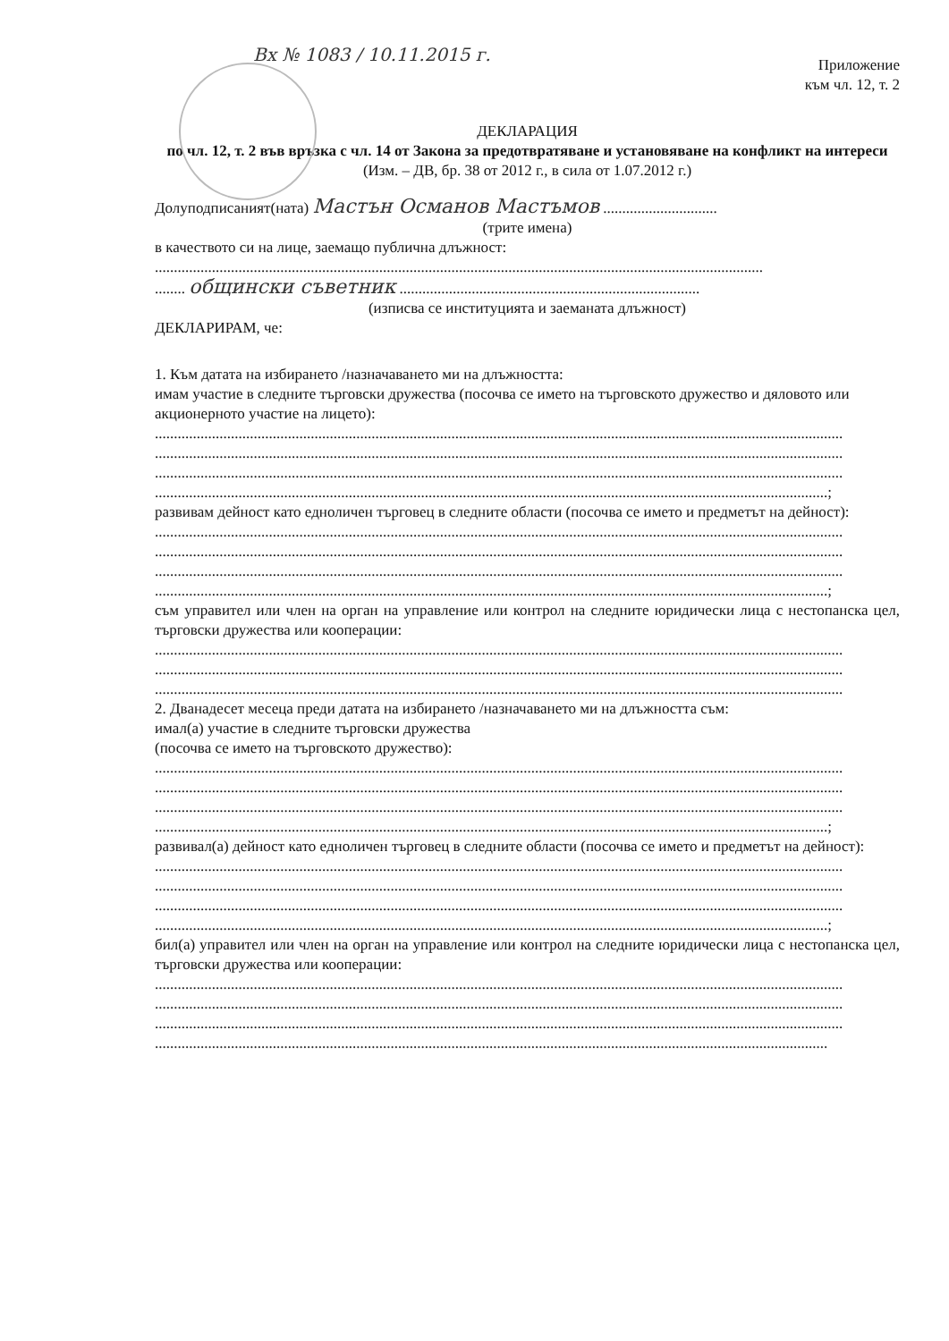Вх № 1083 / 10.11.2015 г.
Приложение
към чл. 12, т. 2
ДЕКЛАРАЦИЯ
по чл. 12, т. 2 във връзка с чл. 14 от Закона за предотвратяване и установяване на конфликт на интереси
(Изм. – ДВ, бр. 38 от 2012 г., в сила от 1.07.2012 г.)
Долуподписаният(ната) Мастън Османов Мастъмов ..............................
(трите имена)
в качеството си на лице, заемащо публична длъжност:
................................................................................................................................................................
........ общински съветник ...............................................................................
(изписва се институцията и заеманата длъжност)
ДЕКЛАРИРАМ, че:
1. Към датата на избирането /назначаването ми на длъжността:
имам участие в следните търговски дружества (посочва се името на търговското дружество и дяловото или акционерното участие на лицето):
.....................................................................................................................................................................................
.....................................................................................................................................................................................
.....................................................................................................................................................................................
.................................................................................................................................................................................;
развивам дейност като едноличен търговец в следните области (посочва се името и предметът на дейност):
.....................................................................................................................................................................................
.....................................................................................................................................................................................
.....................................................................................................................................................................................
.................................................................................................................................................................................;
съм управител или член на орган на управление или контрол на следните юридически лица с нестопанска цел, търговски дружества или кооперации:
.....................................................................................................................................................................................
.....................................................................................................................................................................................
.....................................................................................................................................................................................
2. Дванадесет месеца преди датата на избирането /назначаването ми на длъжността съм:
имал(а) участие в следните търговски дружества
(посочва се името на търговското дружество):
.....................................................................................................................................................................................
.....................................................................................................................................................................................
.....................................................................................................................................................................................
.................................................................................................................................................................................;
развивал(а) дейност като едноличен търговец в следните области (посочва се името и предметът на дейност):
.....................................................................................................................................................................................
.....................................................................................................................................................................................
.....................................................................................................................................................................................
.................................................................................................................................................................................;
бил(а) управител или член на орган на управление или контрол на следните юридически лица с нестопанска цел, търговски дружества или кооперации:
.....................................................................................................................................................................................
.....................................................................................................................................................................................
.....................................................................................................................................................................................
.................................................................................................................................................................................